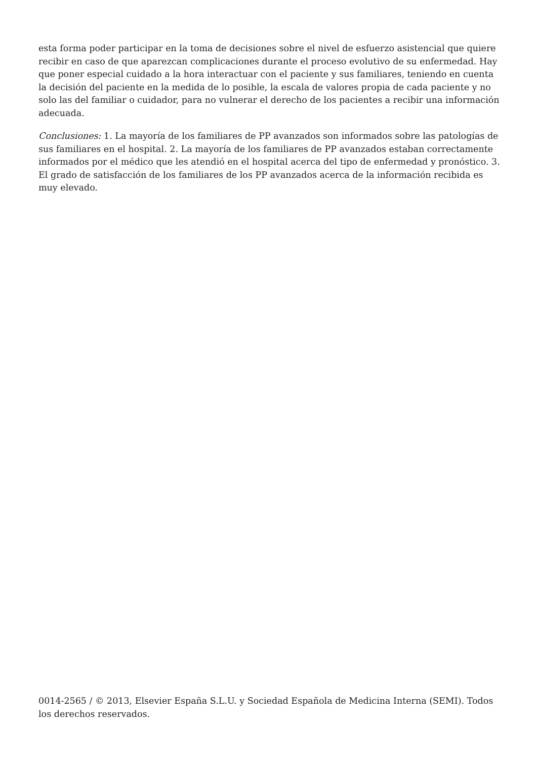esta forma poder participar en la toma de decisiones sobre el nivel de esfuerzo asistencial que quiere recibir en caso de que aparezcan complicaciones durante el proceso evolutivo de su enfermedad. Hay que poner especial cuidado a la hora interactuar con el paciente y sus familiares, teniendo en cuenta la decisión del paciente en la medida de lo posible, la escala de valores propia de cada paciente y no solo las del familiar o cuidador, para no vulnerar el derecho de los pacientes a recibir una información adecuada.
Conclusiones: 1. La mayoría de los familiares de PP avanzados son informados sobre las patologías de sus familiares en el hospital. 2. La mayoría de los familiares de PP avanzados estaban correctamente informados por el médico que les atendió en el hospital acerca del tipo de enfermedad y pronóstico. 3. El grado de satisfacción de los familiares de los PP avanzados acerca de la información recibida es muy elevado.
0014-2565 / © 2013, Elsevier España S.L.U. y Sociedad Española de Medicina Interna (SEMI). Todos los derechos reservados.